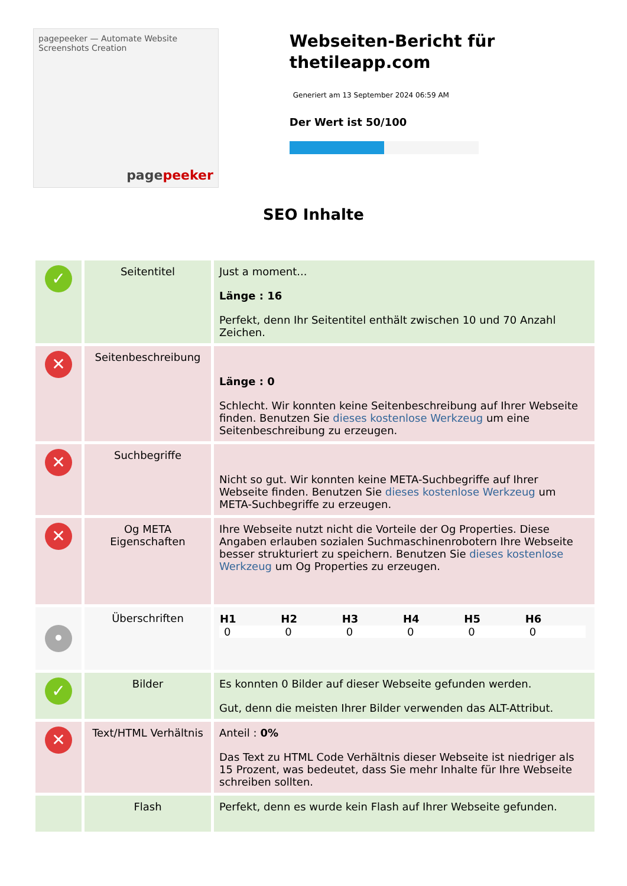pagepeeker — Automate Website Screenshots Creation
pagepeeker
Webseiten-Bericht für thetileapp.com
Generiert am 13 September 2024 06:59 AM
Der Wert ist 50/100
SEO Inhalte
| ✓ | Seitentitel | Just a moment... Länge : 16 Perfekt, denn Ihr Seitentitel enthält zwischen 10 und 70 Anzahl Zeichen. |
| ✕ | Seitenbeschreibung | Länge : 0 Schlecht. Wir konnten keine Seitenbeschreibung auf Ihrer Webseite finden. Benutzen Sie dieses kostenlose Werkzeug um eine Seitenbeschreibung zu erzeugen. |
| ✕ | Suchbegriffe | Nicht so gut. Wir konnten keine META-Suchbegriffe auf Ihrer Webseite finden. Benutzen Sie dieses kostenlose Werkzeug um META-Suchbegriffe zu erzeugen. |
| ✕ | Og META Eigenschaften | Ihre Webseite nutzt nicht die Vorteile der Og Properties. Diese Angaben erlauben sozialen Suchmaschinenrobotern Ihre Webseite besser strukturiert zu speichern. Benutzen Sie dieses kostenlose Werkzeug um Og Properties zu erzeugen. |
| • | Überschriften | / H1 / H2 / H3 / H4 / H5 / H6 / / --- / --- / --- / --- / --- / --- / / 0 / 0 / 0 / 0 / 0 / 0 / |
| ✓ | Bilder | Es konnten 0 Bilder auf dieser Webseite gefunden werden. Gut, denn die meisten Ihrer Bilder verwenden das ALT-Attribut. |
| ✕ | Text/HTML Verhältnis | Anteil : 0% Das Text zu HTML Code Verhältnis dieser Webseite ist niedriger als 15 Prozent, was bedeutet, dass Sie mehr Inhalte für Ihre Webseite schreiben sollten. |
| | Flash | Perfekt, denn es wurde kein Flash auf Ihrer Webseite gefunden. |